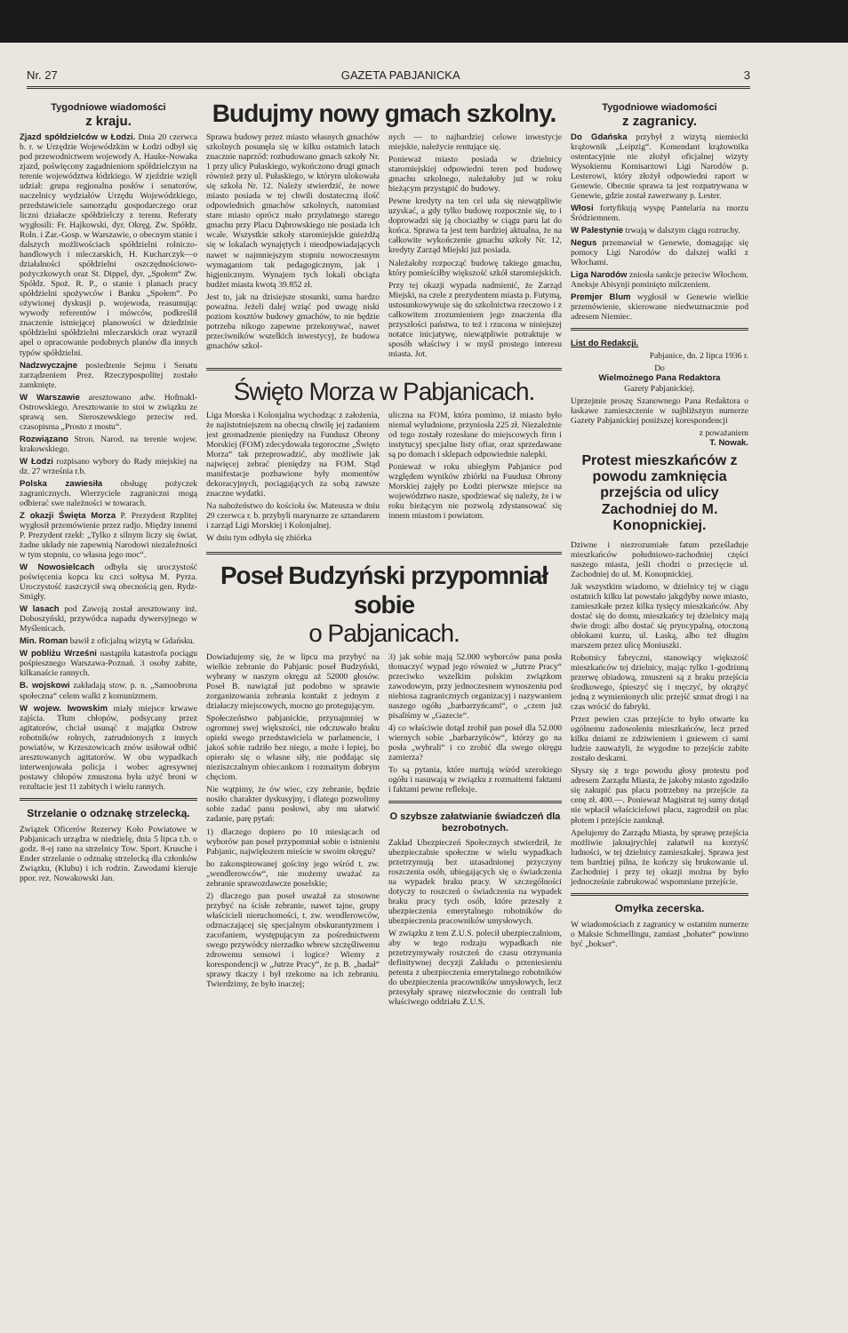Nr. 27 GAZETA PABJANICKA 3
Tygodniowe wiadomości
z kraju.
Zjazd spółdzielców w Łodzi. Dnia 20 czerwca b. r. w Urzędzie Wojewódzkim w Łodzi odbył się pod przewodnictwem wojewody A. Hauke-Nowaka zjazd, poświęcony zagadnieniom spółdzielczym na terenie województwa łódzkiego. W zjeździe wzięli udział: grupa regjonalna posłów i senatorów, naczelnicy wydziałów Urzędu Wojewódzkiego, przedstawiciele samorządu gospodarczego oraz liczni działacze spółdzielczy z terenu. Referaty wygłosili: Fr. Hajkowski, dyr. Okręg. Zw. Spółdz. Roln. i Zar.-Gosp. w Warszawie, o obecnym stanie i dalszych możliwościach spółdzielni rolniczo-handlowych i mleczarskich, H. Kucharczyk—o działalności spółdzielni oszczędnościowo-pożyczkowych oraz St. Dippel, dyr. „Społem“ Zw. Spółdz. Spoż. R. P., o stanie i planach pracy spółdzielni spożywców i Banku „Społem“. Po ożywionej dyskusji p. wojewoda, reasumując wywody referentów i mówców, podkreślił znaczenie istniejącej planowości w dziedzinie spółdzielni spółdzielni mleczarskich oraz wyraził apel o opracowanie podobnych planów dla innych typów spółdzielni.
Nadzwyczajne posiedzenie Sejmu i Senatu zarządzeniem Prez. Rzeczypospolitej zostało zamknięte.
W Warszawie aresztowano adw. Hofmakl-Ostrowskiego. Aresztowanie to stoi w związku ze sprawą sen. Sieroszewskiego przeciw red. czasopisma „Prosto z mostu“.
Rozwiązano Stron. Narod. na terenie wojew. krakowskiego.
W Łodzi rozpisano wybory do Rady miejskiej na dz. 27 września r.b.
Polska zawiesiła obsługę pożyczek zagranicznych. Wierzyciele zagraniczni mogą odbierać swe należności w towarach.
Z okazji Święta Morza P. Prezydent Rzplitej wygłosił przemówienie przez radjo. Między innemi P. Prezydent rzekł: „Tylko z silnym liczy się świat, żadne układy nie zapewnią Narodowi niezależności w tym stopniu, co własna jego moc“.
W Nowosielcach odbyła się uroczystość poświęcenia kopca ku czci sołtysa M. Pyrza. Uroczystość zaszczycił swą obecnością gen. Rydz-Smigły.
W lasach pod Zawoją został aresztowany inż. Doboszyński, przywódca napadu dywersyjnego w Myślenicach.
Min. Roman bawił z oficjalną wizytą w Gdańsku.
W pobliżu Wrześni nastąpiła katastrofa pociągu pośpiesznego Warszawa-Poznań. 3 osoby zabite, kilkanaście rannych.
B. wojskowi zakładają stow. p. n. „Samoobrona społeczna“ celem walki z komunizmem.
W wojew. lwowskim miały miejsce krwawe zajścia. Tłum chłopów, podsycany przez agitatorów, chciał usunąć z majątku Ostrow robotników rolnych, zatrudnionych z innych powiatów, w Krzeszowicach znów usiłował odbić aresztowanych agitatorów. W obu wypadkach interwenjowała policja i wobec agresywnej postawy chłopów zmuszona była użyć broni w rezultacie jest 11 zabitych i wielu rannych.
Strzelanie o odznakę strzelecką.
Związek Oficerów Rezerwy Koło Powiatowe w Pabjanicach urządza w niedzielę, dnia 5 lipca r.b. o godz. 8-ej rano na strzelnicy Tow. Sport. Krusche i Ender strzelanie o odznakę strzelecką dla członków Związku, (Klubu) i ich rodzin. Zawodami kieruje ppor. rez. Nowakowski Jan.
Budujmy nowy gmach szkolny.
Sprawa budowy przez miasto własnych gmachów szkolnych posunęła się w kilku ostatnich latach znacznie naprzód: rozbudowano gmach szkoły Nr. 1 przy ulicy Pułaskiego, wykończono drugi gmach również przy ul. Pułaskiego, w którym ulokowała się szkoła Nr. 12. Należy stwierdzić, że nowe miasto posiada w tej chwili dostateczną ilość odpowiednich gmachów szkolnych, natomiast stare miasto oprócz mało przydatnego starego gmachu przy Placu Dąbrowskiego nie posiada ich wcale. Wszystkie szkoły staromiejskie gnieżdżą się w lokalach wynajętych i nieodpowiadających nawet w najmniejszym stopniu nowoczesnym wymaganiom tak pedagogicznym, jak i higjenicznym. Wynajem tych lokali obciąża budżet miasta kwotą 39.852 zł.
Jest to, jak na dzisiejsze stosunki, suma bardzo poważna. Jeżeli dalej wziąć pod uwagę niski poziom kosztów budowy gmachów, to nie będzie potrzeba nikogo zapewne przekonywać, nawet przeciwników wszelkich inwestycyj, że budowa gmachów szkol-
nych — to najbardziej celowe inwestycje miejskie, należycie rentujące się.
Ponieważ miasto posiada w dzielnicy staromiejskiej odpowiedni teren pod budowę gmachu szkolnego, należałoby już w roku bieżącym przystąpić do budowy.
Pewne kredyty na ten cel uda się niewątpliwie uzyskać, a gdy tylko budowę rozpocznie się, to i doprowadzi się ją chociażby w ciągu paru lat do końca. Sprawa ta jest tem bardziej aktualna, że na całkowite wykończenie gmachu szkoły Nr. 12, kredyty Zarząd Miejski już posiada.
Należałoby rozpocząć budowę takiego gmachu, który pomieściłby większość szkół staromiejskich.
Przy tej okazji wypada nadmienić, że Zarząd Miejski, na czele z prezydentem miasta p. Futymą, ustosunkowywuje się do szkolnictwa rzeczowo i z całkowitem zrozumieniem jego znaczenia dla przyszłości państwa, to też i rzucona w niniejszej notatce inicjatywę, niewątpliwie potraktuje w sposób właściwy i w myśl prostego interesu miasta. Jot.
Święto Morza w Pabjanicach.
Liga Morska i Kolonjalna wychodząc z założenia, że najistotniejszem na obecną chwilę jej zadaniem jest gromadzenie pieniędzy na Fundusz Obrony Morskiej (FOM) zdecydowała tegoroczne „Święto Morza“ tak przeprowadzić, aby możliwie jak najwięcej zebrać pieniędzy na FOM. Stąd manifestacje pozbawione były momentów dekoracyjnych, pociągających za sobą zawsze znaczne wydatki.
Na nabożeństwo do kościoła św. Mateusza w dniu 29 czerwca r. b. przybyli marynarze ze sztandarem i zarząd Ligi Morskiej i Kolonjalnej.
W dniu tym odbyła się zbiórka
uliczna na FOM, która pomimo, iż miasto było niemal wyludnione, przyniosła 225 zł. Niezależnie od tego zostały rozesłane do miejscowych firm i instytucyj specjalne listy ofiar, oraz sprzedawane są po domach i sklepach odpowiednie nalepki.
Ponieważ w roku ubiegłym Pabjanice pod względem wyników zbiórki na Fuudusz Obrony Morskiej zajęły po Łodzi pierwsze miejsce na województwo nasze, spodziewać się należy, że i w roku bieżącym nie pozwolą zdystansować się innem miastom i powiatom.
Poseł Budzyński przypomniał sobie
o Pabjanicach.
Dowiadujemy się, że w lipcu ma przybyć na wielkie zebranie do Pabjanic poseł Budzyński, wybrany w naszym okręgu aż 52000 głosów. Poseł B. nawiązał już podobno w sprawie zorganizowania zebrania kontakt z jednym z działaczy miejscowych, mocno go protegującym.
Społeczeństwo pabjanickie, przynajmniej w ogromnej swej większości, nie odczuwało braku opieki swego przedstawiciela w parlamencie, i jakoś sobie radziło bez niego, a może i lepiej, bo opierało się o własne siły, nie poddając się nieziszczalnym obiecankom i rozmaitym dobrym chęciom.
Nie wątpimy, że ów wiec, czy zebranie, będzie nosiło charakter dyskusyjny, i dlatego pozwolimy sobie zadać panu posłowi, aby mu ułatwić zadanie, parę pytań:
1) dlaczego dopiero po 10 miesiącach od wyborów pan poseł przypomniał sobie o istnieniu Pabjanic, największem mieście w swoim okręgu?
bo zakonspirowanej gościny jego wśród t. zw. „wendlerowców“, nie możemy uważać za zebranie sprawozdawcze poselskie;
2) dlaczego pan poseł uważał za stosowne przybyć na ścisłe zebranie, nawet tajne, grupy właścicieli nieruchomości, t. zw. wendlerowców, odznaczającej się specjalnym obskurantyzmem i zacofaniem, występującym za pośrednictwem swego przywódcy nierzadko wbrew szczęśliwemu zdrowemu sensowi i logice? Wiemy z korespondencji w „Jutrze Pracy“, że p. B. „badał“ sprawy tkaczy i był rzekomo na ich zebraniu. Twierdzimy, że było inaczej;
3) jak sobie mają 52.000 wyborców pana posła tłomaczyć wypad jego również w „Jutrze Pracy“ przeciwko wszelkim polskim związkom zawodowym, przy jednoczesnem wynoszeniu pod niebiosa zagranicznych organizacyj i nazywaniem naszego ogółu „barbarzyńcami“, o „czem już pisaliśmy w „Gazecie“.
4) co właściwie dotąd zrobił pan poseł dla 52.000 wiernych sobie „barbarzyńców“, którzy go na posła „wybrali“ i co zrobić dla swego okręgu zamierza?
To są pytania, które nurtują wśród szerokiego ogółu i nasuwają w związku z rozmaitemi faktami i faktami pewne refleksje.
O szybsze załatwianie świadczeń dla bezrobotnych.
Zakład Ubezpieczeń Społecznych stwierdził, że ubezpieczalnie społeczne w wielu wypadkach przetrzymują bez uzasadnionej przyczyny roszczenia osób, ubiegających się o świadczenia na wypadek braku pracy. W szczególności dotyczy to roszczeń o świadczenia na wypadek braku pracy tych osób, które przeszły z ubezpieczenia emerytalnego robotników do ubezpieczenia pracowników umysłowych.
W związku z tem Z.U.S. polecił ubezpieczalniom, aby w tego rodzaju wypadkach nie przetrzymywały roszczeń do czasu otrzymania definitywnej decyzji Zakładu o przeniesieniu petenta z ubezpieczenia emerytalnego robotników do ubezpieczenia pracowników umysłowych, lecz przesyłały sprawę niezwłocznie do centrali lub właściwego oddziału Z.U.S.
Tygodniowe wiadomości
z zagranicy.
Do Gdańska przybył z wizytą niemiecki krążownik „Leipzig“. Komendant krążownika ostentacyjnie nie złożył oficjalnej wizyty Wysokiemu Komisarzowi Ligi Narodów p. Lesterowi, który złożył odpowiedni raport w Genewie. Obecnie sprawa ta jest rozpatrywana w Genewie, gdzie został zawezwany p. Lester.
Włosi fortyfikują wyspę Pantelaria na morzu Śródziemnem.
W Palestynie trwają w dalszym ciągu rozruchy.
Negus przemawiał w Genewie, domagając się pomocy Ligi Narodów do dalszej walki z Włochami.
Liga Narodów zniosła sankcje przeciw Włochom. Aneksje Abisynji pominięto milczeniem.
Premjer Blum wygłosił w Genewie wielkie przemówienie, skierowane niedwuznacznie pod adresem Niemiec.
List do Redakcji.
Pabjanice, dn. 2 lipca 1936 r.
Do
Wielmożnego Pana Redaktora
Gazety Pabjanickiej.
Uprzejmie proszę Szanownego Pana Redaktora o łaskawe zamieszczenie w najbliższym numerze Gazety Pabjanickiej poniższej korespondencji
z poważaniem
T. Nowak.
Protest mieszkańców z powodu zamknięcia przejścia od ulicy Zachodniej do M. Konopnickiej.
Dziwne i niezrozumiałe fatum prześladuje mieszkańców południowo-zachodniej części naszego miasta, jeśli chodzi o przecięcie ul. Zachodniej do ul. M. Konopnickiej.
Jak wszystkim wiadomo, w dzielnicy tej w ciągu ostatnich kilku lat powstało jakgdyby nowe miasto, zamieszkałe przez kilka tysięcy mieszkańców. Aby dostać się do domu, mieszkańcy tej dzielnicy mają dwie drogi: albo dostać się pryncypalną, otoczoną obłokami kurzu, ul. Łaską, albo też długim marszem przez ulicę Moniuszki.
Robotnicy fabryczni, stanowiący większość mieszkańców tej dzielnicy, mając tylko 1-godzinną przerwę obiadową, zmuszeni są z braku przejścia środkowego, śpieszyć się i męczyć, by okrążyć jedną z wymienionych ulic przejść szmat drogi i na czas wrócić do fabryki.
Przez pewien czas przejście to było otwarte ku ogólnemu zadowoleniu mieszkańców, lecz przed kilku dniami ze zdziwieniem i gniewem ci sami ludzie zauważyli, że wygodne to przejście zabite zostało deskami.
Słyszy się z tego powodu głosy protestu pod adresem Zarządu Miasta, że jakoby miasto zgodziło się zakupić pas placu potrzebny na przejście za cenę zł. 400.—. Ponieważ Magistrat tej sumy dotąd nie wpłacił właścicielowi placu, zagrodził on plac płotem i przejście zamknął.
Apelujemy do Zarządu Miasta, by sprawę przejścia możliwie jaknajrychlej załatwił na korzyść ludności, w tej dzielnicy zamieszkałej. Sprawa jest tem bardziej pilna, że kończy się brukowanie ul. Zachodniej i przy tej okazji można by było jednocześnie zabrukować wspomniane przejście.
Omyłka zecerska.
W wiadomościach z zagranicy w ostatnim numerze o Maksie Schmellingu, zamiast „bohater“ powinno być „bokser“.